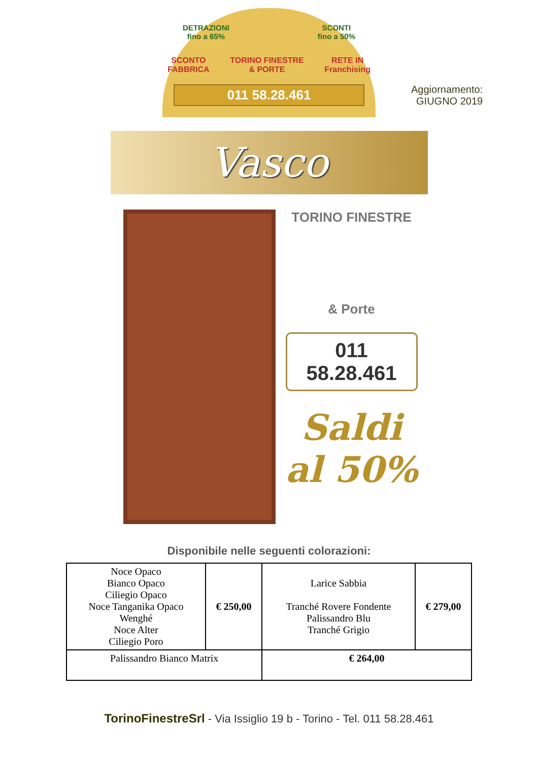DETRAZIONI
fino a 65% SCONTI
fino a 50%
SCONTO
FABBRICA TORINO FINESTRE
& PORTE RETE IN
Franchising
011 58.28.461
Aggiornamento:
GIUGNO 2019
Vasco
TORINO FINESTRE
& Porte
011 58.28.461
Saldi
al 50%
Disponibile nelle seguenti colorazioni:
| Noce Opaco Bianco Opaco Ciliegio Opaco Noce Tanganika Opaco Wenghé Noce Alter Ciliegio Poro | € 250,00 | Larice Sabbia Tranché Rovere Fondente Palissandro Blu Tranché Grigio | € 279,00 |
| Palissandro Bianco Matrix | | € 264,00 | |
TorinoFinestreSrl - Via Issiglio 19 b - Torino - Tel. 011 58.28.461